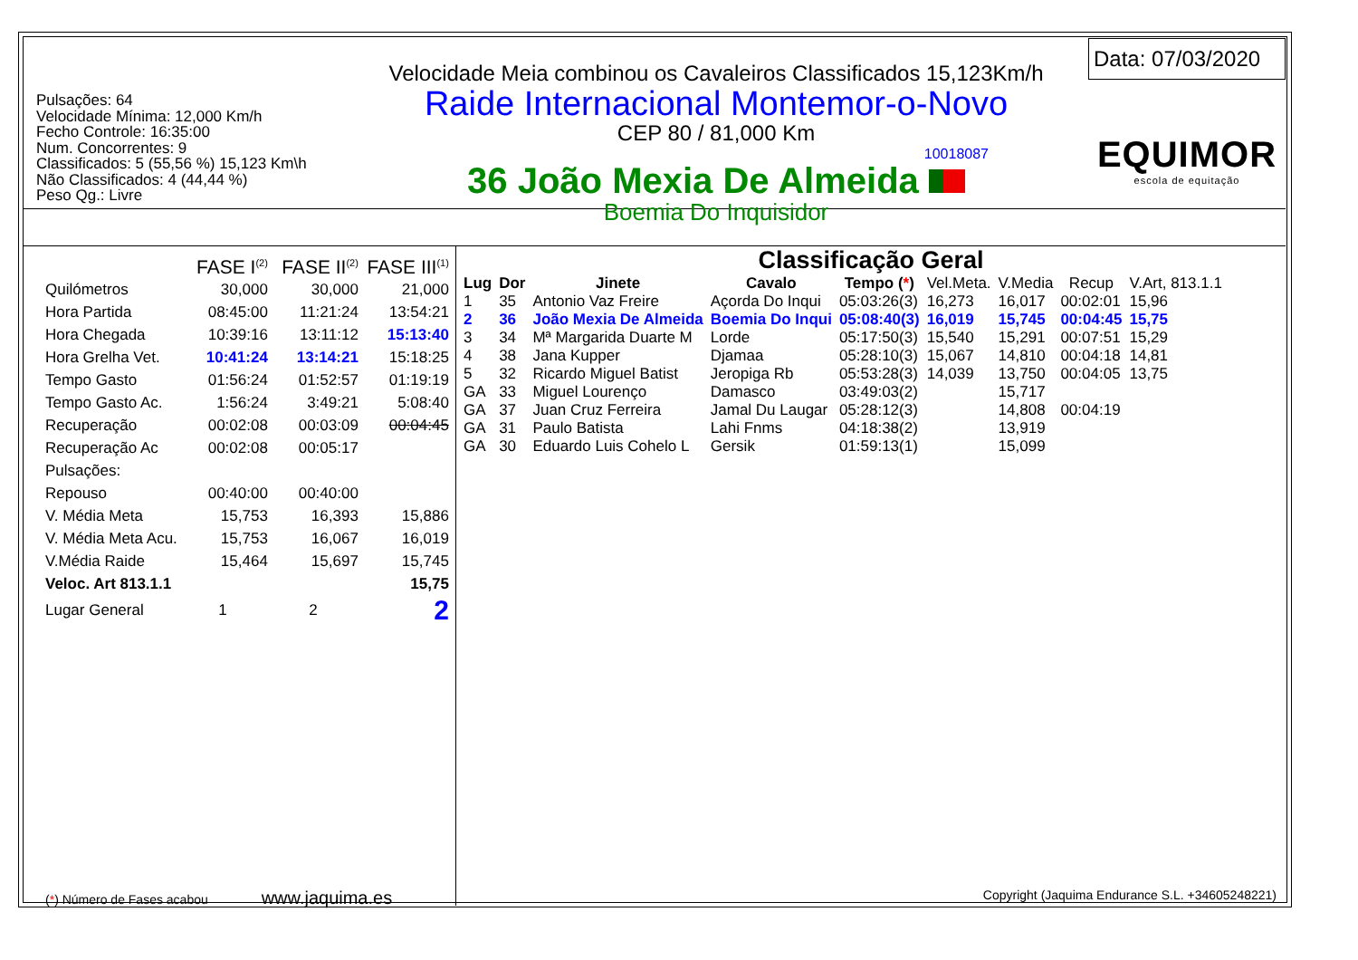Pulsações: 64
Velocidade Mínima: 12,000 Km/h
Fecho Controle: 16:35:00
Num. Concorrentes: 9
Classificados: 5 (55,56 %) 15,123 Km\h
Não Classificados: 4 (44,44 %)
Peso Qg.: Livre
Velocidade Meia combinou os Cavaleiros Classificados 15,123Km/h
Raide Internacional Montemor-o-Novo
CEP 80 / 81,000 Km
10018087
36 João Mexia De Almeida
Boemia Do Inquisidor
Data: 07/03/2020
EQUIMOR
escola de equitação
| | FASE I<sup>(2)</sup> | FASE II<sup>(2)</sup> | FASE III<sup>(1)</sup> |
| --- | --- | --- | --- |
| Quilómetros | 30,000 | 30,000 | 21,000 |
| Hora Partida | 08:45:00 | 11:21:24 | 13:54:21 |
| Hora Chegada | 10:39:16 | 13:11:12 | 15:13:40 |
| Hora Grelha Vet. | 10:41:24 | 13:14:21 | 15:18:25 |
| Tempo Gasto | 01:56:24 | 01:52:57 | 01:19:19 |
| Tempo Gasto Ac. | 1:56:24 | 3:49:21 | 5:08:40 |
| Recuperação | 00:02:08 | 00:03:09 | 00:04:45 |
| Recuperação Ac | 00:02:08 | 00:05:17 | |
| Pulsações: | | | |
| Repouso | 00:40:00 | 00:40:00 | |
| V. Média Meta | 15,753 | 16,393 | 15,886 |
| V. Média Meta Acu. | 15,753 | 16,067 | 16,019 |
| V.Média Raide | 15,464 | 15,697 | 15,745 |
| Veloc. Art 813.1.1 | | | 15,75 |
| Lugar General | 1 | 2 | 2 |
Classificação Geral
| Lug | Dor | Jinete | Cavalo | Tempo ( * ) | Vel.Meta. | V.Media | Recup | V.Art, 813.1.1 |
| --- | --- | --- | --- | --- | --- | --- | --- | --- |
| 1 | 35 | Antonio Vaz Freire | Açorda Do Inqui | 05:03:26(3) | 16,273 | 16,017 | 00:02:01 | 15,96 |
| 2 | 36 | João Mexia De Almeida | Boemia Do Inqui | 05:08:40(3) | 16,019 | 15,745 | 00:04:45 | 15,75 |
| 3 | 34 | Mª Margarida Duarte M | Lorde | 05:17:50(3) | 15,540 | 15,291 | 00:07:51 | 15,29 |
| 4 | 38 | Jana Kupper | Djamaa | 05:28:10(3) | 15,067 | 14,810 | 00:04:18 | 14,81 |
| 5 | 32 | Ricardo Miguel Batist | Jeropiga Rb | 05:53:28(3) | 14,039 | 13,750 | 00:04:05 | 13,75 |
| GA | 33 | Miguel Lourenço | Damasco | 03:49:03(2) | | 15,717 | | |
| GA | 37 | Juan Cruz Ferreira | Jamal Du Laugar | 05:28:12(3) | | 14,808 | 00:04:19 | |
| GA | 31 | Paulo Batista | Lahi Fnms | 04:18:38(2) | | 13,919 | | |
| GA | 30 | Eduardo Luis Cohelo L | Gersik | 01:59:13(1) | | 15,099 | | |
(*) Número de Fases acabou www.jaquima.es Copyright (Jaquima Endurance S.L. +34605248221)